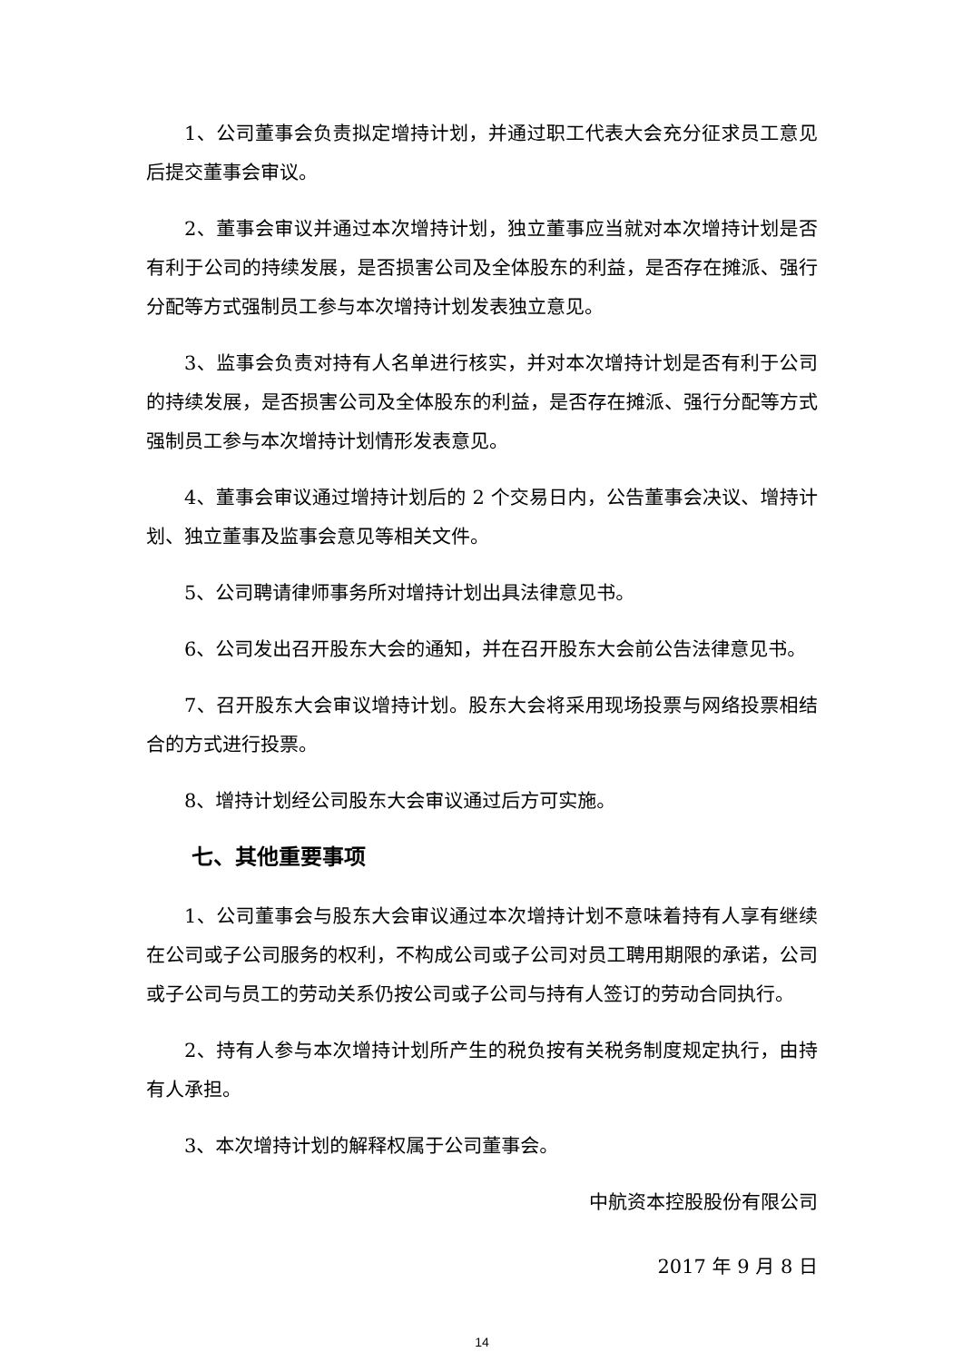1、公司董事会负责拟定增持计划，并通过职工代表大会充分征求员工意见后提交董事会审议。
2、董事会审议并通过本次增持计划，独立董事应当就对本次增持计划是否有利于公司的持续发展，是否损害公司及全体股东的利益，是否存在摊派、强行分配等方式强制员工参与本次增持计划发表独立意见。
3、监事会负责对持有人名单进行核实，并对本次增持计划是否有利于公司的持续发展，是否损害公司及全体股东的利益，是否存在摊派、强行分配等方式强制员工参与本次增持计划情形发表意见。
4、董事会审议通过增持计划后的 2 个交易日内，公告董事会决议、增持计划、独立董事及监事会意见等相关文件。
5、公司聘请律师事务所对增持计划出具法律意见书。
6、公司发出召开股东大会的通知，并在召开股东大会前公告法律意见书。
7、召开股东大会审议增持计划。股东大会将采用现场投票与网络投票相结合的方式进行投票。
8、增持计划经公司股东大会审议通过后方可实施。
七、其他重要事项
1、公司董事会与股东大会审议通过本次增持计划不意味着持有人享有继续在公司或子公司服务的权利，不构成公司或子公司对员工聘用期限的承诺，公司或子公司与员工的劳动关系仍按公司或子公司与持有人签订的劳动合同执行。
2、持有人参与本次增持计划所产生的税负按有关税务制度规定执行，由持有人承担。
3、本次增持计划的解释权属于公司董事会。
中航资本控股股份有限公司
2017 年 9 月 8 日
14